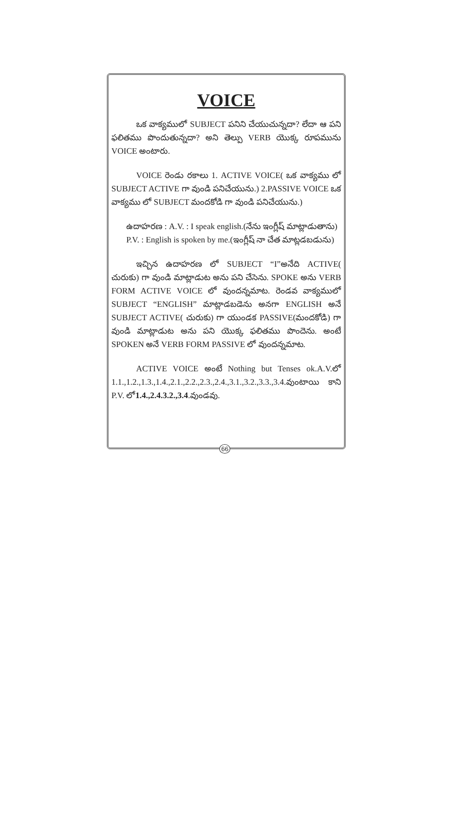VOICE
ఒక వాక్యములో SUBJECT పనిని చేయుచున్నదా? లేదా ఆ పని ఫలితము పొందుతున్నదా? అని తెల్పు VERB యొక్క రూపమును VOICE అంటారు.
VOICE రెండు రకాలు 1. ACTIVE VOICE( ఒక వాక్యము లో SUBJECT ACTIVE గా వుండి పనిచేయును.) 2.PASSIVE VOICE ఒక వాక్యము లో SUBJECT మందకోడి గా వుండి పనిచేయును.)
ఉదాహరణ : A.V. : I speak english.(నేను ఇంగ్లీష్ మాట్లాడుతాను)
P.V. : English is spoken by me.(ఇంగ్లీష్ నా చేత మాట్లడబడును)
ఇచ్చిన ఉదాహరణ లో SUBJECT “I”అనేది ACTIVE( చురుకు) గా వుండి మాట్లాడుట అను పని చేసెను. SPOKE అను VERB FORM ACTIVE VOICE లో వుందన్నమాట. రెండవ వాక్యములో SUBJECT “ENGLISH” మాట్లాడబడెను అనగా ENGLISH అనే SUBJECT ACTIVE( చురుకు) గా యుండక PASSIVE(మందకోడి) గా వుండి మాట్లాడుట అను పని యొక్క ఫలితము పొందెను. అంటే SPOKEN అనే VERB FORM PASSIVE లో వుందన్నమాట.
ACTIVE VOICE అంటే Nothing but Tenses ok.A.V.లో 1.1.,1.2.,1.3.,1.4.,2.1.,2.2.,2.3.,2.4.,3.1.,3.2.,3.3.,3.4.వుంటాయి కాని P.V. లో1.4.,2.4.3.2.,3.4.వుండవు.
66